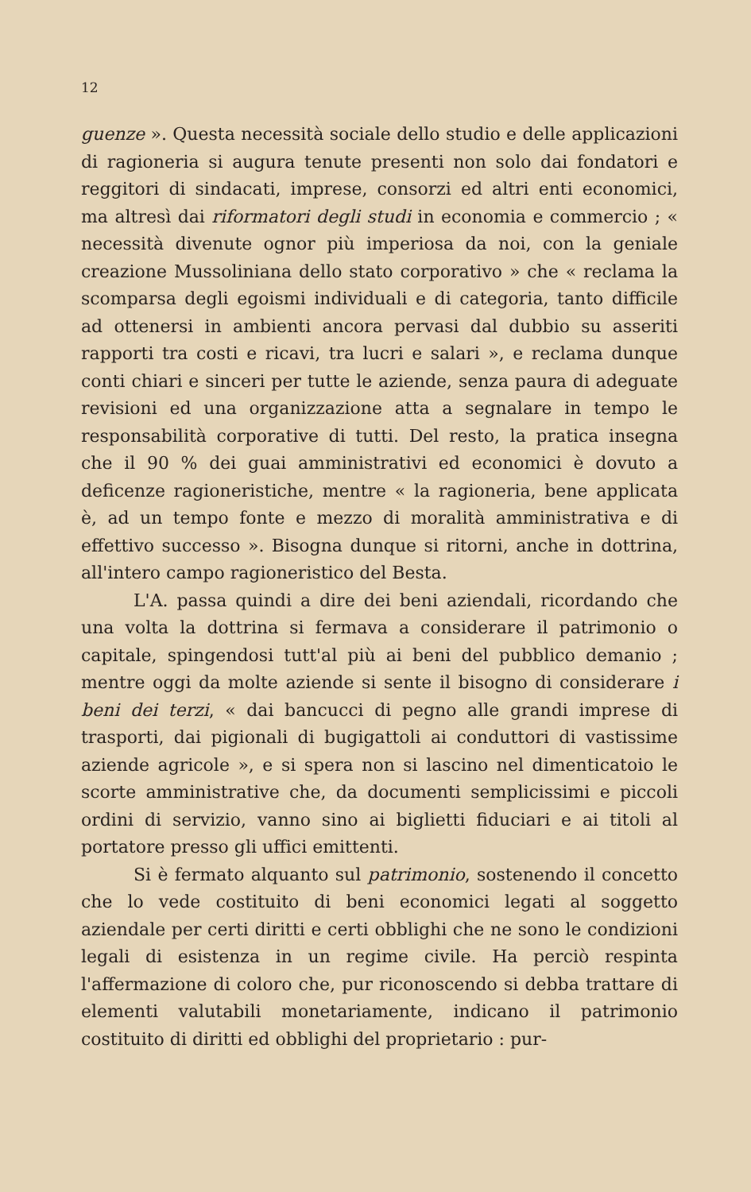12
guenze ». Questa necessità sociale dello studio e delle applicazioni di ragioneria si augura tenute presenti non solo dai fondatori e reggitori di sindacati, imprese, consorzi ed altri enti economici, ma altresì dai riformatori degli studi in economia e commercio ; « necessità divenute ognor più imperiosa da noi, con la geniale creazione Mussoliniana dello stato corporativo » che « reclama la scomparsa degli egoismi individuali e di categoria, tanto difficile ad ottenersi in ambienti ancora pervasi dal dubbio su asseriti rapporti tra costi e ricavi, tra lucri e salari », e reclama dunque conti chiari e sinceri per tutte le aziende, senza paura di adeguate revisioni ed una organizzazione atta a segnalare in tempo le responsabilità corporative di tutti. Del resto, la pratica insegna che il 90 % dei guai amministrativi ed economici è dovuto a deficenze ragioneristiche, mentre « la ragioneria, bene applicata è, ad un tempo fonte e mezzo di moralità amministrativa e di effettivo successo ». Bisogna dunque si ritorni, anche in dottrina, all'intero campo ragioneristico del Besta.
L'A. passa quindi a dire dei beni aziendali, ricordando che una volta la dottrina si fermava a considerare il patrimonio o capitale, spingendosi tutt'al più ai beni del pubblico demanio ; mentre oggi da molte aziende si sente il bisogno di considerare i beni dei terzi, « dai bancucci di pegno alle grandi imprese di trasporti, dai pigionali di bugigattoli ai conduttori di vastissime aziende agricole », e si spera non si lascino nel dimenticatoio le scorte amministrative che, da documenti semplicissimi e piccoli ordini di servizio, vanno sino ai biglietti fiduciari e ai titoli al portatore presso gli uffici emittenti.
Si è fermato alquanto sul patrimonio, sostenendo il concetto che lo vede costituito di beni economici legati al soggetto aziendale per certi diritti e certi obblighi che ne sono le condizioni legali di esistenza in un regime civile. Ha perciò respinta l'affermazione di coloro che, pur riconoscendo si debba trattare di elementi valutabili monetariamente, indicano il patrimonio costituito di diritti ed obblighi del proprietario : pur-